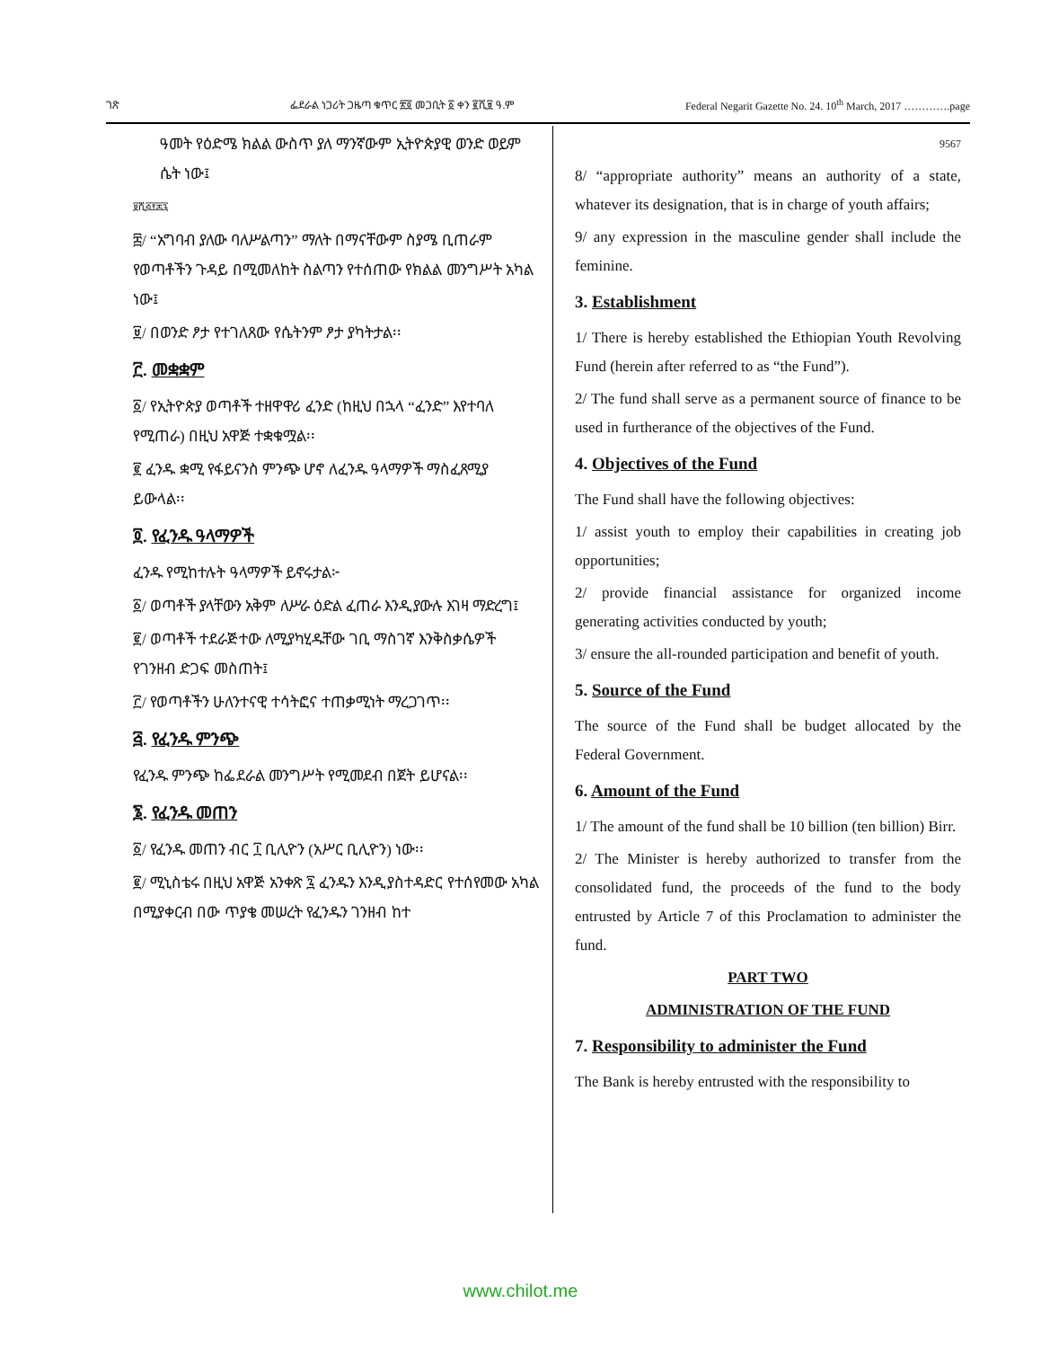ገጽ ፌደራል ነጋሪት ጋዜጣ ቁጥር ፳፬ መጋቢት ፩ ቀን ፪ሺ፱ ዓ.ም Federal Negarit Gazette No. 24. 10<sup>th</sup> March, 2017 ………….page
ዓመት የዕድሜ ክልል ውስጥ ያለ ማንኛውም ኢትዮጵያዊ ወንድ ወይም ሴት ነው፤
፱ሺ፭፻፷፯
፰/ “አግባብ ያለው ባለሥልጣን” ማለት በማናቸውም ስያሜ ቢጠራም የወጣቶችን ጉዳይ በሚመለከት ስልጣን የተሰጠው የክልል መንግሥት አካል ነው፤
፱/ በወንድ ፆታ የተገለጸው የሴትንም ፆታ ያካትታል፡፡
፫. መቋቋም
፩/ የኢትዮጵያ ወጣቶች ተዘዋዋሪ ፈንድ (ከዚህ በኋላ “ፈንድ” እየተባለ የሚጠራ) በዚህ አዋጅ ተቋቁሟል፡፡
፪ ፈንዱ ቋሚ የፋይናንስ ምንጭ ሆኖ ለፈንዱ ዓላማዎች ማስፈጸሚያ ይውላል፡፡
፬. የፈንዱ ዓላማዎች
ፈንዱ የሚከተሉት ዓላማዎች ይኖሩታል፦
፩/ ወጣቶች ያላቸውን አቅም ለሥራ ዕድል ፈጠራ እንዲያውሉ እገዛ ማድረግ፤
፪/ ወጣቶች ተደራጅተው ለሚያካሂዱቸው ገቢ ማስገኛ እንቅስቃሴዎች የገንዘብ ድጋፍ መስጠት፤
፫/ የወጣቶችን ሁለንተናዊ ተሳትፎና ተጠቃሚነት ማረጋገጥ፡፡
፭. የፈንዱ ምንጭ
የፈንዱ ምንጭ ከፌደራል መንግሥት የሚመደብ በጀት ይሆናል፡፡
፮. የፈንዱ መጠን
፩/ የፈንዱ መጠን ብር ፲ ቢሊዮን (አሥር ቢሊዮን) ነው፡፡
፪/ ሚኒስቴሩ በዚህ አዋጅ አንቀጽ ፯ ፈንዱን እንዲያስተዳድር የተሰየመው አካል በሚያቀርብ በው ጥያቄ መሠረት የፈንዱን ገንዘብ ከተ
9567
8/ “appropriate authority” means an authority of a state, whatever its designation, that is in charge of youth affairs;
9/ any expression in the masculine gender shall include the feminine.
3. Establishment
1/ There is hereby established the Ethiopian Youth Revolving Fund (herein after referred to as “the Fund”).
2/ The fund shall serve as a permanent source of finance to be used in furtherance of the objectives of the Fund.
4. Objectives of the Fund
The Fund shall have the following objectives:
1/ assist youth to employ their capabilities in creating job opportunities;
2/ provide financial assistance for organized income generating activities conducted by youth;
3/ ensure the all-rounded participation and benefit of youth.
5. Source of the Fund
The source of the Fund shall be budget allocated by the Federal Government.
6. Amount of the Fund
1/ The amount of the fund shall be 10 billion (ten billion) Birr.
2/ The Minister is hereby authorized to transfer from the consolidated fund, the proceeds of the fund to the body entrusted by Article 7 of this Proclamation to administer the fund.
PART TWO
ADMINISTRATION OF THE FUND
7. Responsibility to administer the Fund
The Bank is hereby entrusted with the responsibility to
www.chilot.me